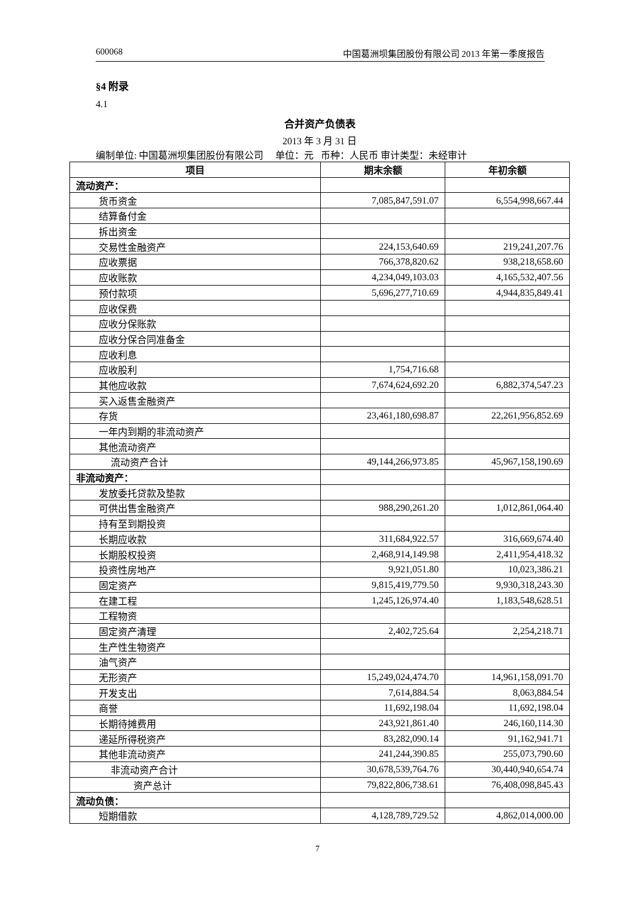600068 中国葛洲坝集团股份有限公司 2013 年第一季度报告
§4 附录
4.1
合并资产负债表
2013 年 3 月 31 日
编制单位: 中国葛洲坝集团股份有限公司 单位：元 币种：人民币 审计类型：未经审计
| 项目 | 期末余额 | 年初余额 |
| --- | --- | --- |
| 流动资产： | | |
| 货币资金 | 7,085,847,591.07 | 6,554,998,667.44 |
| 结算备付金 | | |
| 拆出资金 | | |
| 交易性金融资产 | 224,153,640.69 | 219,241,207.76 |
| 应收票据 | 766,378,820.62 | 938,218,658.60 |
| 应收账款 | 4,234,049,103.03 | 4,165,532,407.56 |
| 预付款项 | 5,696,277,710.69 | 4,944,835,849.41 |
| 应收保费 | | |
| 应收分保账款 | | |
| 应收分保合同准备金 | | |
| 应收利息 | | |
| 应收股利 | 1,754,716.68 | |
| 其他应收款 | 7,674,624,692.20 | 6,882,374,547.23 |
| 买入返售金融资产 | | |
| 存货 | 23,461,180,698.87 | 22,261,956,852.69 |
| 一年内到期的非流动资产 | | |
| 其他流动资产 | | |
| 流动资产合计 | 49,144,266,973.85 | 45,967,158,190.69 |
| 非流动资产： | | |
| 发放委托贷款及垫款 | | |
| 可供出售金融资产 | 988,290,261.20 | 1,012,861,064.40 |
| 持有至到期投资 | | |
| 长期应收款 | 311,684,922.57 | 316,669,674.40 |
| 长期股权投资 | 2,468,914,149.98 | 2,411,954,418.32 |
| 投资性房地产 | 9,921,051.80 | 10,023,386.21 |
| 固定资产 | 9,815,419,779.50 | 9,930,318,243.30 |
| 在建工程 | 1,245,126,974.40 | 1,183,548,628.51 |
| 工程物资 | | |
| 固定资产清理 | 2,402,725.64 | 2,254,218.71 |
| 生产性生物资产 | | |
| 油气资产 | | |
| 无形资产 | 15,249,024,474.70 | 14,961,158,091.70 |
| 开发支出 | 7,614,884.54 | 8,063,884.54 |
| 商誉 | 11,692,198.04 | 11,692,198.04 |
| 长期待摊费用 | 243,921,861.40 | 246,160,114.30 |
| 递延所得税资产 | 83,282,090.14 | 91,162,941.71 |
| 其他非流动资产 | 241,244,390.85 | 255,073,790.60 |
| 非流动资产合计 | 30,678,539,764.76 | 30,440,940,654.74 |
| 资产总计 | 79,822,806,738.61 | 76,408,098,845.43 |
| 流动负债： | | |
| 短期借款 | 4,128,789,729.52 | 4,862,014,000.00 |
7